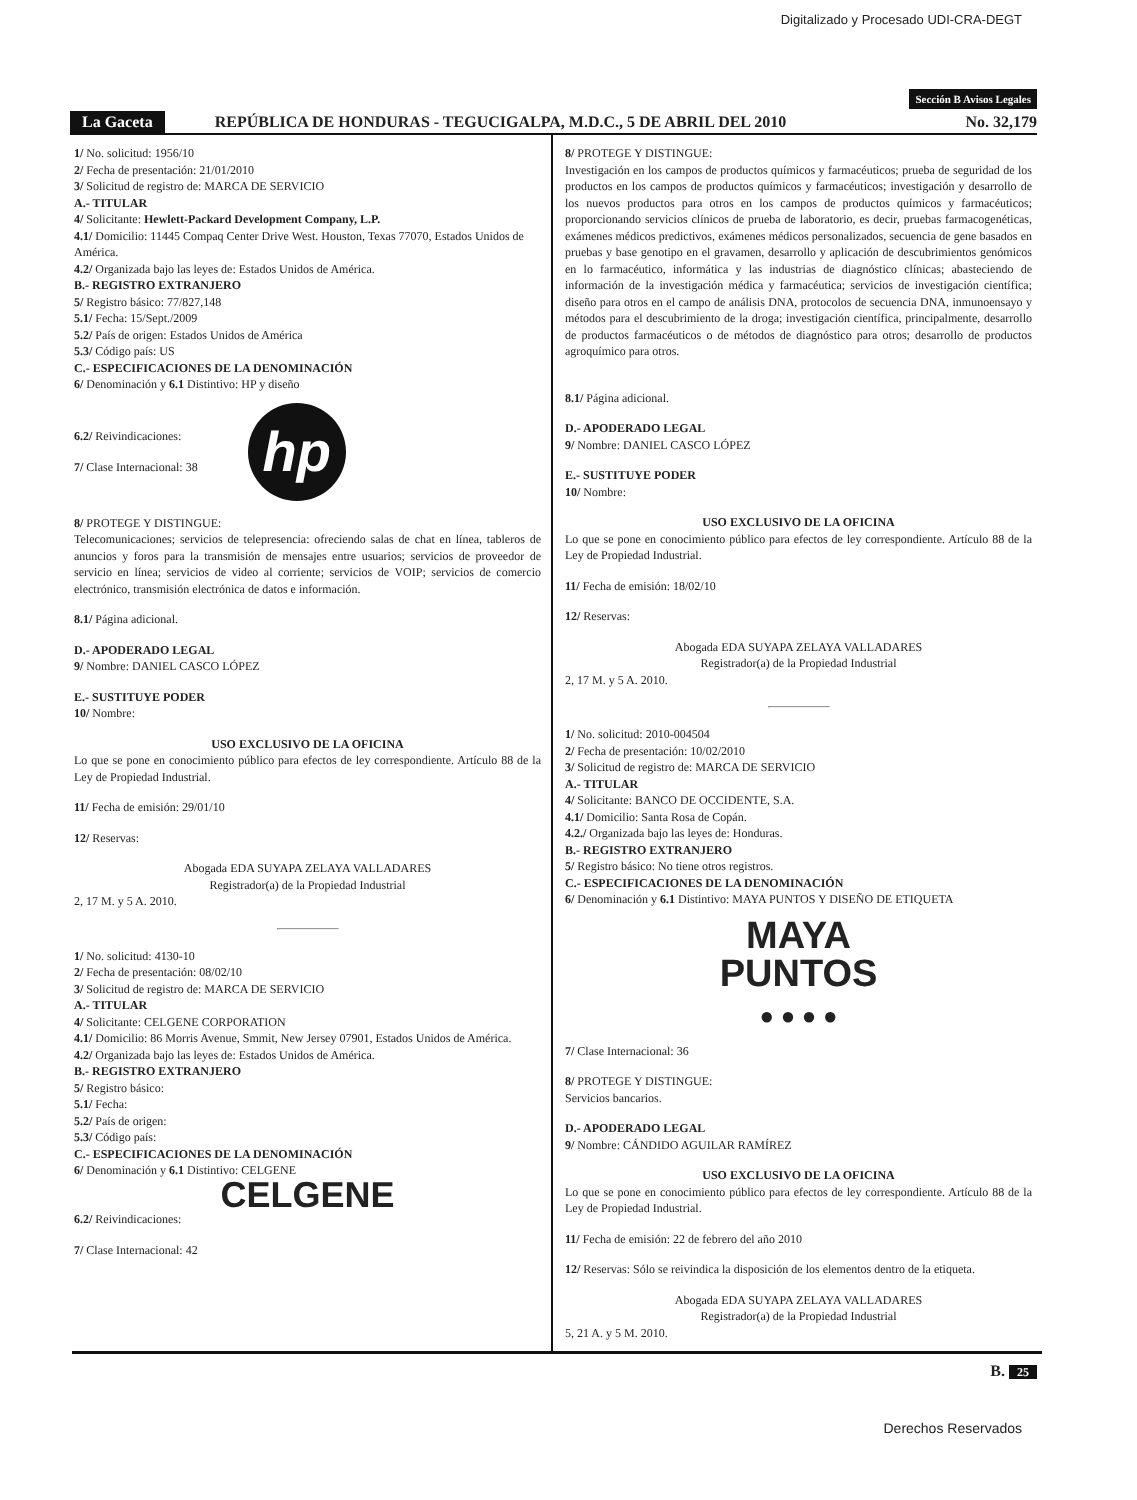Digitalizado y Procesado UDI-CRA-DEGT
Sección B Avisos Legales
La Gaceta REPÚBLICA DE HONDURAS - TEGUCIGALPA, M.D.C., 5 DE ABRIL DEL 2010 No. 32,179
1/ No. solicitud: 1956/10
2/ Fecha de presentación: 21/01/2010
3/ Solicitud de registro de: MARCA DE SERVICIO
A.- TITULAR
4/ Solicitante: Hewlett-Packard Development Company, L.P.
4.1/ Domicilio: 11445 Compaq Center Drive West. Houston, Texas 77070, Estados Unidos de América.
4.2/ Organizada bajo las leyes de: Estados Unidos de América.
B.- REGISTRO EXTRANJERO
5/ Registro básico: 77/827,148
5.1/ Fecha: 15/Sept./2009
5.2/ País de origen: Estados Unidos de América
5.3/ Código país: US
C.- ESPECIFICACIONES DE LA DENOMINACIÓN
6/ Denominación y 6.1 Distintivo: HP y diseño
6.2/ Reivindicaciones:
7/ Clase Internacional: 38
hp
8/ PROTEGE Y DISTINGUE:
Telecomunicaciones; servicios de telepresencia: ofreciendo salas de chat en línea, tableros de anuncios y foros para la transmisión de mensajes entre usuarios; servicios de proveedor de servicio en línea; servicios de video al corriente; servicios de VOIP; servicios de comercio electrónico, transmisión electrónica de datos e información.
8.1/ Página adicional.
D.- APODERADO LEGAL
9/ Nombre: DANIEL CASCO LÓPEZ
E.- SUSTITUYE PODER
10/ Nombre:
USO EXCLUSIVO DE LA OFICINA
Lo que se pone en conocimiento público para efectos de ley correspondiente. Artículo 88 de la Ley de Propiedad Industrial.
11/ Fecha de emisión: 29/01/10
12/ Reservas:
Abogada EDA SUYAPA ZELAYA VALLADARES
Registrador(a) de la Propiedad Industrial
2, 17 M. y 5 A. 2010.
1/ No. solicitud: 4130-10
2/ Fecha de presentación: 08/02/10
3/ Solicitud de registro de: MARCA DE SERVICIO
A.- TITULAR
4/ Solicitante: CELGENE CORPORATION
4.1/ Domicilio: 86 Morris Avenue, Smmit, New Jersey 07901, Estados Unidos de América.
4.2/ Organizada bajo las leyes de: Estados Unidos de América.
B.- REGISTRO EXTRANJERO
5/ Registro básico:
5.1/ Fecha:
5.2/ País de origen:
5.3/ Código país:
C.- ESPECIFICACIONES DE LA DENOMINACIÓN
6/ Denominación y 6.1 Distintivo: CELGENE
CELGENE
6.2/ Reivindicaciones:
7/ Clase Internacional: 42
8/ PROTEGE Y DISTINGUE:
Investigación en los campos de productos químicos y farmacéuticos; prueba de seguridad de los productos en los campos de productos químicos y farmacéuticos; investigación y desarrollo de los nuevos productos para otros en los campos de productos químicos y farmacéuticos; proporcionando servicios clínicos de prueba de laboratorio, es decir, pruebas farmacogenéticas, exámenes médicos predictivos, exámenes médicos personalizados, secuencia de gene basados en pruebas y base genotipo en el gravamen, desarrollo y aplicación de descubrimientos genómicos en lo farmacéutico, informática y las industrias de diagnóstico clínicas; abasteciendo de información de la investigación médica y farmacéutica; servicios de investigación científica; diseño para otros en el campo de análisis DNA, protocolos de secuencia DNA, inmunoensayo y métodos para el descubrimiento de la droga; investigación científica, principalmente, desarrollo de productos farmacéuticos o de métodos de diagnóstico para otros; desarrollo de productos agroquímico para otros.
8.1/ Página adicional.
D.- APODERADO LEGAL
9/ Nombre: DANIEL CASCO LÓPEZ
E.- SUSTITUYE PODER
10/ Nombre:
USO EXCLUSIVO DE LA OFICINA
Lo que se pone en conocimiento público para efectos de ley correspondiente. Artículo 88 de la Ley de Propiedad Industrial.
11/ Fecha de emisión: 18/02/10
12/ Reservas:
Abogada EDA SUYAPA ZELAYA VALLADARES
Registrador(a) de la Propiedad Industrial
2, 17 M. y 5 A. 2010.
1/ No. solicitud: 2010-004504
2/ Fecha de presentación: 10/02/2010
3/ Solicitud de registro de: MARCA DE SERVICIO
A.- TITULAR
4/ Solicitante: BANCO DE OCCIDENTE, S.A.
4.1/ Domicilio: Santa Rosa de Copán.
4.2./ Organizada bajo las leyes de: Honduras.
B.- REGISTRO EXTRANJERO
5/ Registro básico: No tiene otros registros.
C.- ESPECIFICACIONES DE LA DENOMINACIÓN
6/ Denominación y 6.1 Distintivo: MAYA PUNTOS Y DISEÑO DE ETIQUETA
MAYA
PUNTOS
● ● ● ●
7/ Clase Internacional: 36
8/ PROTEGE Y DISTINGUE:
Servicios bancarios.
D.- APODERADO LEGAL
9/ Nombre: CÁNDIDO AGUILAR RAMÍREZ
USO EXCLUSIVO DE LA OFICINA
Lo que se pone en conocimiento público para efectos de ley correspondiente. Artículo 88 de la Ley de Propiedad Industrial.
11/ Fecha de emisión: 22 de febrero del año 2010
12/ Reservas: Sólo se reivindica la disposición de los elementos dentro de la etiqueta.
Abogada EDA SUYAPA ZELAYA VALLADARES
Registrador(a) de la Propiedad Industrial
5, 21 A. y 5 M. 2010.
B. 25
Derechos Reservados